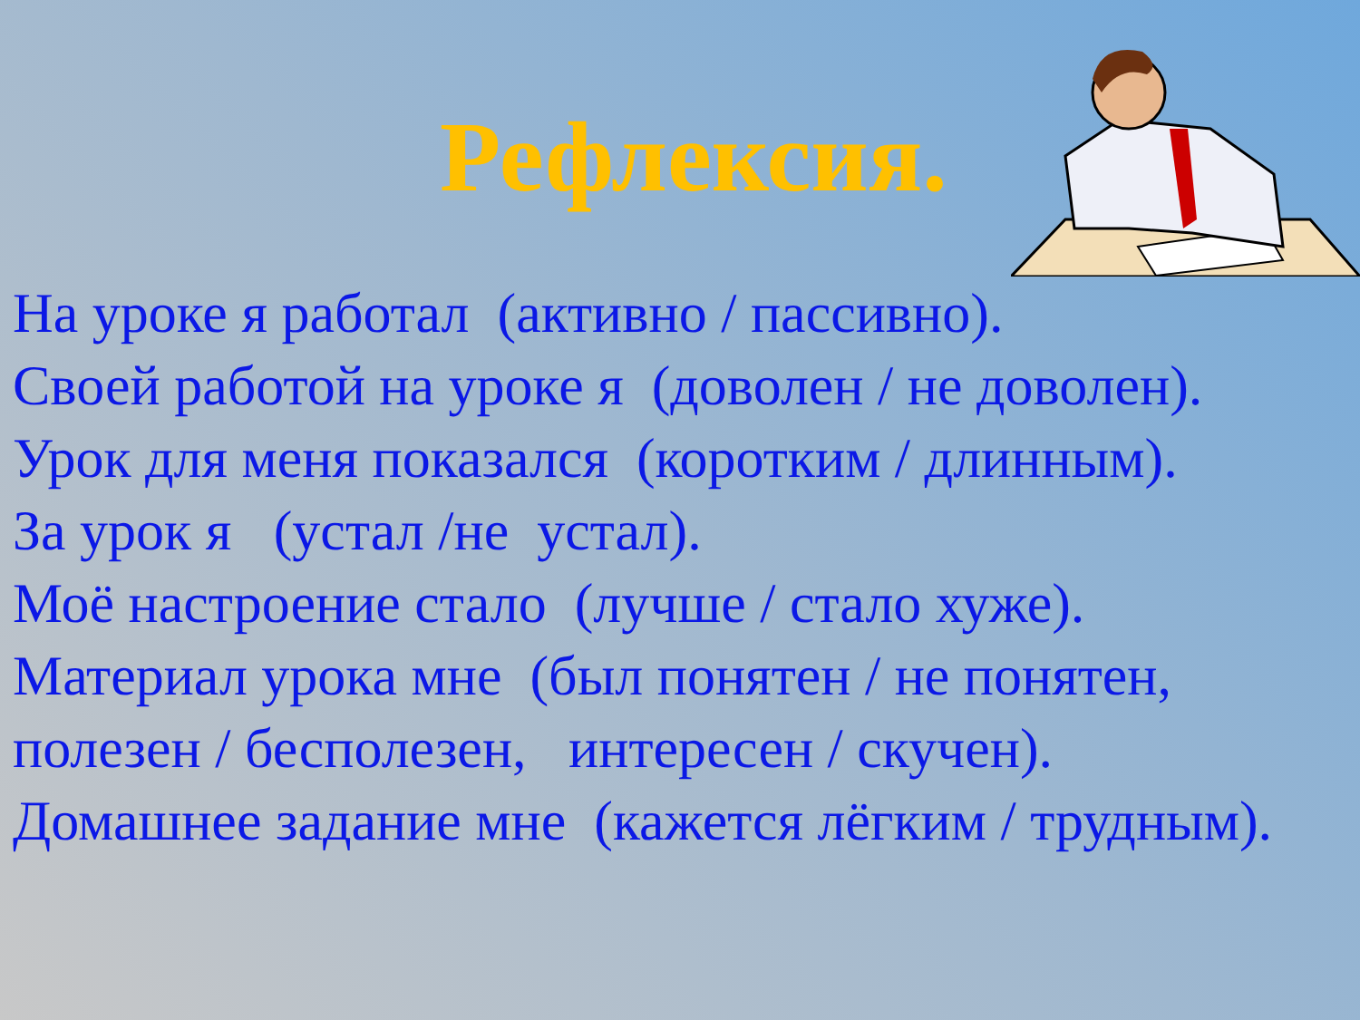Рефлексия.
На уроке я работал (активно / пассивно).
Своей работой на уроке я (доволен / не доволен).
Урок для меня показался (коротким / длинным).
За урок я (устал /не устал).
Моё настроение стало (лучше / стало хуже).
Материал урока мне (был понятен / не понятен,
полезен / бесполезен, интересен / скучен).
Домашнее задание мне (кажется лёгким / трудным).